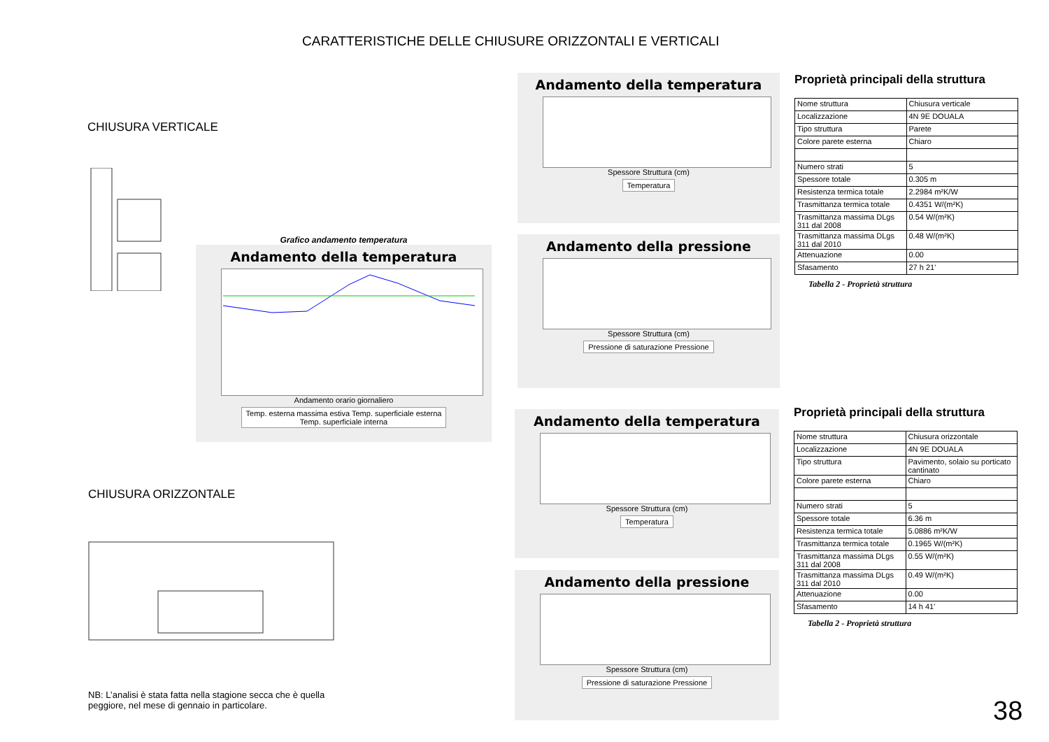CARATTERISTICHE DELLE CHIUSURE ORIZZONTALI E VERTICALI
CHIUSURA VERTICALE
Grafico andamento temperatura
Andamento della temperatura
Andamento orario giornaliero
Temp. esterna massima estiva Temp. superficiale esterna
Temp. superficiale interna
Andamento della temperatura
Spessore Struttura (cm)
Temperatura
Andamento della pressione
Spessore Struttura (cm)
Pressione di saturazione Pressione
Proprietà principali della struttura
| Nome struttura | Chiusura verticale |
| Localizzazione | 4N 9E DOUALA |
| Tipo struttura | Parete |
| Colore parete esterna | Chiaro |
| Numero strati | 5 |
| Spessore totale | 0.305 m |
| Resistenza termica totale | 2.2984 m²K/W |
| Trasmittanza termica totale | 0.4351 W/(m²K) |
| Trasmittanza massima DLgs 311 dal 2008 | 0.54 W/(m²K) |
| Trasmittanza massima DLgs 311 dal 2010 | 0.48 W/(m²K) |
| Attenuazione | 0.00 |
| Sfasamento | 27 h 21' |
Tabella 2 - Proprietà struttura
CHIUSURA ORIZZONTALE
NB: L’analisi è stata fatta nella stagione secca che è quella
peggiore, nel mese di gennaio in particolare.
Andamento della temperatura
Spessore Struttura (cm)
Temperatura
Andamento della pressione
Spessore Struttura (cm)
Pressione di saturazione Pressione
Proprietà principali della struttura
| Nome struttura | Chiusura orizzontale |
| Localizzazione | 4N 9E DOUALA |
| Tipo struttura | Pavimento, solaio su porticato cantinato |
| Colore parete esterna | Chiaro |
| Numero strati | 5 |
| Spessore totale | 6.36 m |
| Resistenza termica totale | 5.0886 m²K/W |
| Trasmittanza termica totale | 0.1965 W/(m²K) |
| Trasmittanza massima DLgs 311 dal 2008 | 0.55 W/(m²K) |
| Trasmittanza massima DLgs 311 dal 2010 | 0.49 W/(m²K) |
| Attenuazione | 0.00 |
| Sfasamento | 14 h 41' |
Tabella 2 - Proprietà struttura
38